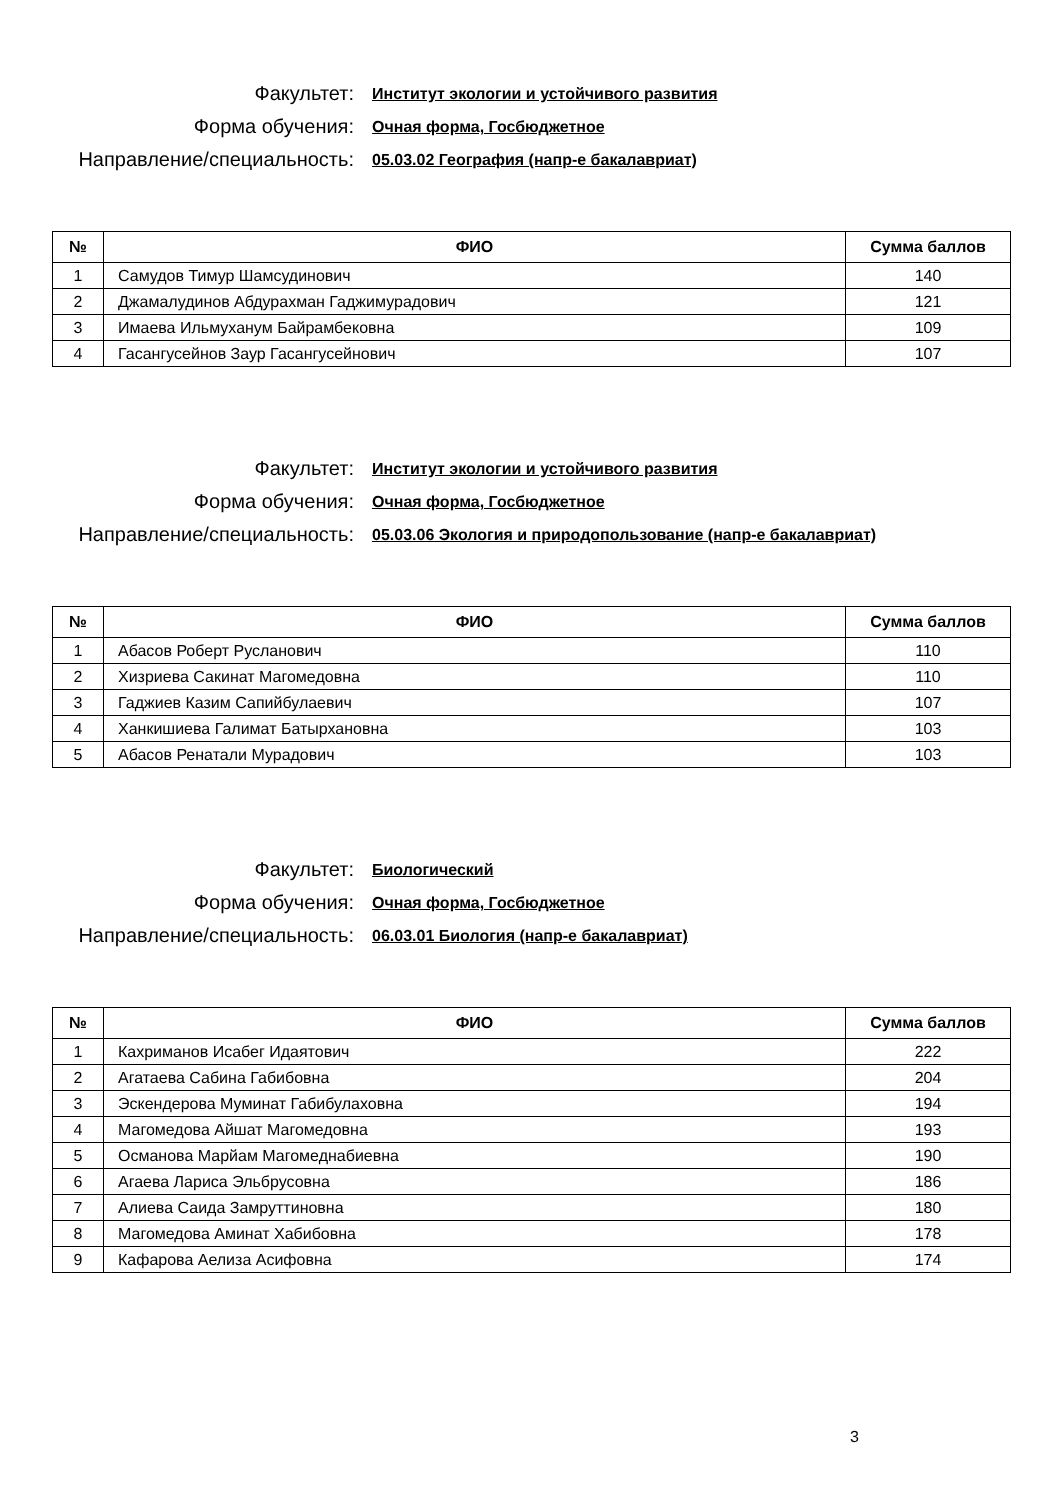Факультет:
Институт экологии и устойчивого развития
Форма обучения:
Очная форма, Госбюджетное
Направление/специальность:
05.03.02 География (напр-е бакалавриат)
| № | ФИО | Сумма баллов |
| --- | --- | --- |
| 1 | Самудов Тимур Шамсудинович | 140 |
| 2 | Джамалудинов Абдурахман Гаджимурадович | 121 |
| 3 | Имаева Ильмуханум Байрамбековна | 109 |
| 4 | Гасангусейнов Заур Гасангусейнович | 107 |
Факультет:
Институт экологии и устойчивого развития
Форма обучения:
Очная форма, Госбюджетное
Направление/специальность:
05.03.06 Экология и природопользование (напр-е бакалавриат)
| № | ФИО | Сумма баллов |
| --- | --- | --- |
| 1 | Абасов Роберт Русланович | 110 |
| 2 | Хизриева Сакинат Магомедовна | 110 |
| 3 | Гаджиев Казим Сапийбулаевич | 107 |
| 4 | Ханкишиева Галимат Батырхановна | 103 |
| 5 | Абасов Ренатали Мурадович | 103 |
Факультет:
Биологический
Форма обучения:
Очная форма, Госбюджетное
Направление/специальность:
06.03.01 Биология (напр-е бакалавриат)
| № | ФИО | Сумма баллов |
| --- | --- | --- |
| 1 | Кахриманов Исабег Идаятович | 222 |
| 2 | Агатаева Сабина Габибовна | 204 |
| 3 | Эскендерова Муминат Габибулаховна | 194 |
| 4 | Магомедова Айшат Магомедовна | 193 |
| 5 | Османова Марйам Магомеднабиевна | 190 |
| 6 | Агаева Лариса Эльбрусовна | 186 |
| 7 | Алиева Саида Замруттиновна | 180 |
| 8 | Магомедова Аминат Хабибовна | 178 |
| 9 | Кафарова Аелиза Асифовна | 174 |
3